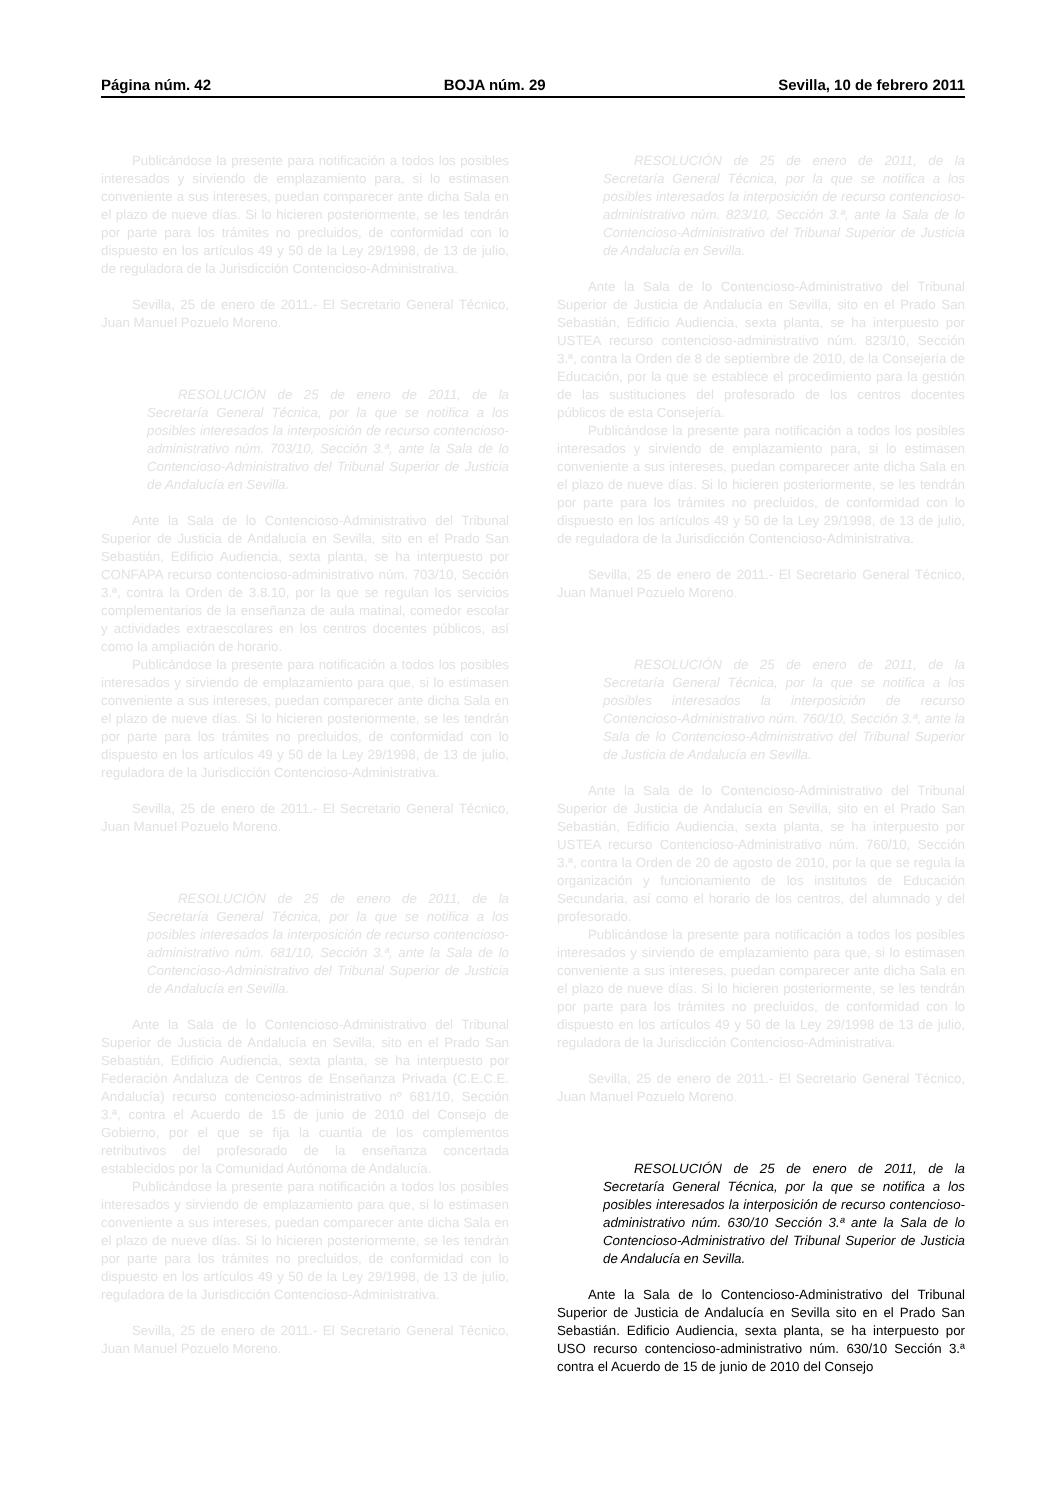Página núm. 42 BOJA núm. 29 Sevilla, 10 de febrero 2011
Publicándose la presente para notificación a todos los posibles interesados y sirviendo de emplazamiento para, si lo estimasen conveniente a sus intereses, puedan comparecer ante dicha Sala en el plazo de nueve días. Si lo hicieren posteriormente, se les tendrán por parte para los trámites no precluidos, de conformidad con lo dispuesto en los artículos 49 y 50 de la Ley 29/1998, de 13 de julio, de reguladora de la Jurisdicción Contencioso-Administrativa.
Sevilla, 25 de enero de 2011.- El Secretario General Técnico, Juan Manuel Pozuelo Moreno.
RESOLUCIÓN de 25 de enero de 2011, de la Secretaría General Técnica, por la que se notifica a los posibles interesados la interposición de recurso contencioso-administrativo núm. 703/10, Sección 3.ª, ante la Sala de lo Contencioso-Administrativo del Tribunal Superior de Justicia de Andalucía en Sevilla.
Ante la Sala de lo Contencioso-Administrativo del Tribunal Superior de Justicia de Andalucía en Sevilla, sito en el Prado San Sebastián, Edificio Audiencia, sexta planta, se ha interpuesto por CONFAPA recurso contencioso-administrativo núm. 703/10, Sección 3.ª, contra la Orden de 3.8.10, por la que se regulan los servicios complementarios de la enseñanza de aula matinal, comedor escolar y actividades extraescolares en los centros docentes públicos, así como la ampliación de horario.
Publicándose la presente para notificación a todos los posibles interesados y sirviendo de emplazamiento para que, si lo estimasen conveniente a sus intereses, puedan comparecer ante dicha Sala en el plazo de nueve días. Si lo hicieren posteriormente, se les tendrán por parte para los trámites no precluidos, de conformidad con lo dispuesto en los artículos 49 y 50 de la Ley 29/1998, de 13 de julio, reguladora de la Jurisdicción Contencioso-Administrativa.
Sevilla, 25 de enero de 2011.- El Secretario General Técnico, Juan Manuel Pozuelo Moreno.
RESOLUCIÓN de 25 de enero de 2011, de la Secretaría General Técnica, por la que se notifica a los posibles interesados la interposición de recurso contencioso-administrativo núm. 681/10, Sección 3.ª, ante la Sala de lo Contencioso-Administrativo del Tribunal Superior de Justicia de Andalucía en Sevilla.
Ante la Sala de lo Contencioso-Administrativo del Tribunal Superior de Justicia de Andalucía en Sevilla, sito en el Prado San Sebastián, Edificio Audiencia, sexta planta, se ha interpuesto por Federación Andaluza de Centros de Enseñanza Privada (C.E.C.E. Andalucía) recurso contencioso-administrativo nº 681/10, Sección 3.ª, contra el Acuerdo de 15 de junio de 2010 del Consejo de Gobierno, por el que se fija la cuantía de los complementos retributivos del profesorado de la enseñanza concertada establecidos por la Comunidad Autónoma de Andalucía.
Publicándose la presente para notificación a todos los posibles interesados y sirviendo de emplazamiento para que, si lo estimasen conveniente a sus intereses, puedan comparecer ante dicha Sala en el plazo de nueve días. Si lo hicieren posteriormente, se les tendrán por parte para los trámites no precluidos, de conformidad con lo dispuesto en los artículos 49 y 50 de la Ley 29/1998, de 13 de julio, reguladora de la Jurisdicción Contencioso-Administrativa.
Sevilla, 25 de enero de 2011.- El Secretario General Técnico, Juan Manuel Pozuelo Moreno.
RESOLUCIÓN de 25 de enero de 2011, de la Secretaría General Técnica, por la que se notifica a los posibles interesados la interposición de recurso contencioso-administrativo núm. 823/10, Sección 3.ª, ante la Sala de lo Contencioso-Administrativo del Tribunal Superior de Justicia de Andalucía en Sevilla.
Ante la Sala de lo Contencioso-Administrativo del Tribunal Superior de Justicia de Andalucía en Sevilla, sito en el Prado San Sebastián, Edificio Audiencia, sexta planta, se ha interpuesto por USTEA recurso contencioso-administrativo núm. 823/10, Sección 3.ª, contra la Orden de 8 de septiembre de 2010, de la Consejería de Educación, por la que se establece el procedimiento para la gestión de las sustituciones del profesorado de los centros docentes públicos de esta Consejería.
Publicándose la presente para notificación a todos los posibles interesados y sirviendo de emplazamiento para, si lo estimasen conveniente a sus intereses, puedan comparecer ante dicha Sala en el plazo de nueve días. Si lo hicieren posteriormente, se les tendrán por parte para los trámites no precluidos, de conformidad con lo dispuesto en los artículos 49 y 50 de la Ley 29/1998, de 13 de julio, de reguladora de la Jurisdicción Contencioso-Administrativa.
Sevilla, 25 de enero de 2011.- El Secretario General Técnico, Juan Manuel Pozuelo Moreno.
RESOLUCIÓN de 25 de enero de 2011, de la Secretaría General Técnica, por la que se notifica a los posibles interesados la interposición de recurso Contencioso-Administrativo núm. 760/10, Sección 3.ª, ante la Sala de lo Contencioso-Administrativo del Tribunal Superior de Justicia de Andalucía en Sevilla.
Ante la Sala de lo Contencioso-Administrativo del Tribunal Superior de Justicia de Andalucía en Sevilla, sito en el Prado San Sebastián, Edificio Audiencia, sexta planta, se ha interpuesto por USTEA recurso Contencioso-Administrativo núm. 760/10, Sección 3.ª, contra la Orden de 20 de agosto de 2010, por la que se regula la organización y funcionamiento de los institutos de Educación Secundaria, así como el horario de los centros, del alumnado y del profesorado.
Publicándose la presente para notificación a todos los posibles interesados y sirviendo de emplazamiento para que, si lo estimasen conveniente a sus intereses, puedan comparecer ante dicha Sala en el plazo de nueve días. Si lo hicieren posteriormente, se les tendrán por parte para los trámites no precluidos, de conformidad con lo dispuesto en los artículos 49 y 50 de la Ley 29/1998 de 13 de julio, reguladora de la Jurisdicción Contencioso-Administrativa.
Sevilla, 25 de enero de 2011.- El Secretario General Técnico, Juan Manuel Pozuelo Moreno.
RESOLUCIÓN de 25 de enero de 2011, de la Secretaría General Técnica, por la que se notifica a los posibles interesados la interposición de recurso contencioso-administrativo núm. 630/10 Sección 3.ª ante la Sala de lo Contencioso-Administrativo del Tribunal Superior de Justicia de Andalucía en Sevilla.
Ante la Sala de lo Contencioso-Administrativo del Tribunal Superior de Justicia de Andalucía en Sevilla sito en el Prado San Sebastián. Edificio Audiencia, sexta planta, se ha interpuesto por USO recurso contencioso-administrativo núm. 630/10 Sección 3.ª contra el Acuerdo de 15 de junio de 2010 del Consejo